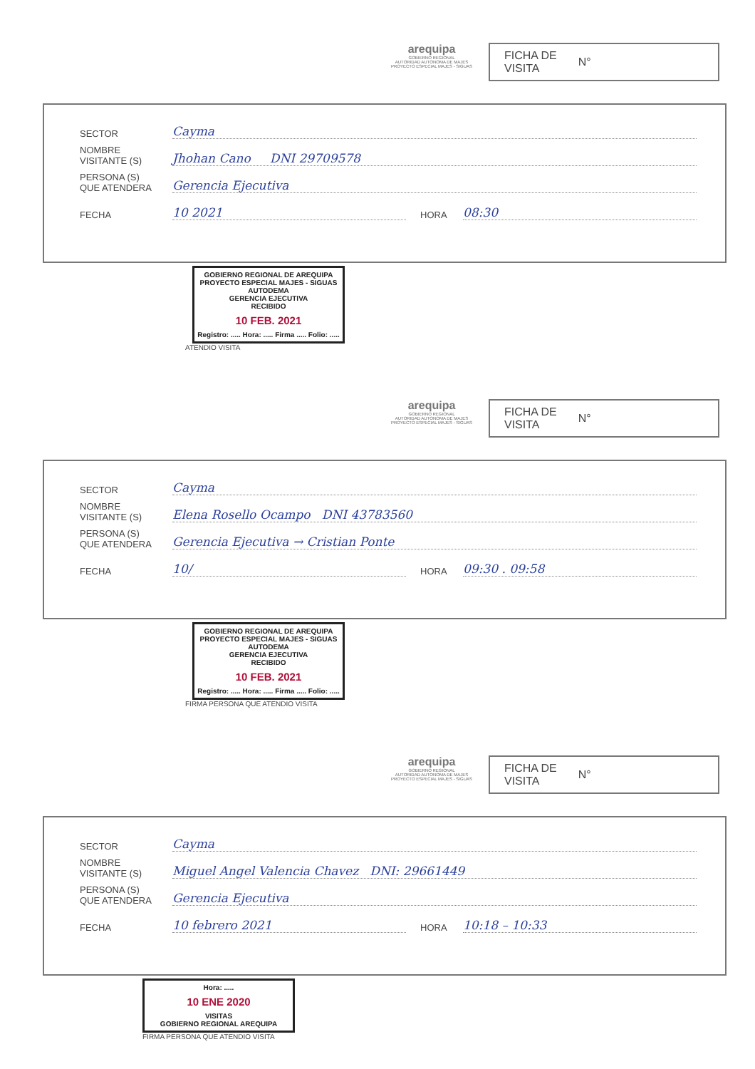arequipa
GOBIERNO REGIONAL
AUTORIDAD AUTONOMA DE MAJES
PROYECTO ESPECIAL MAJES - SIGUAS
FICHA DE
VISITA N°
SECTOR Cayma
NOMBRE
VISITANTE (S) Jhohan Cano DNI 29709578
PERSONA (S)
QUE ATENDERA Gerencia Ejecutiva
FECHA 10 2021 HORA 08:30
GOBIERNO REGIONAL DE AREQUIPA
PROYECTO ESPECIAL MAJES - SIGUAS
AUTODEMA
GERENCIA EJECUTIVA
RECIBIDO
10 FEB. 2021
Registro: ..... Hora: ..... Firma ..... Folio: .....
ATENDIO VISITA
arequipa
GOBIERNO REGIONAL
AUTORIDAD AUTONOMA DE MAJES
PROYECTO ESPECIAL MAJES - SIGUAS
FICHA DE
VISITA N°
SECTOR Cayma
NOMBRE
VISITANTE (S) Elena Rosello Ocampo DNI 43783560
PERSONA (S)
QUE ATENDERA Gerencia Ejecutiva → Cristian Ponte
FECHA 10/ HORA 09:30 . 09:58
GOBIERNO REGIONAL DE AREQUIPA
PROYECTO ESPECIAL MAJES - SIGUAS
AUTODEMA
GERENCIA EJECUTIVA
RECIBIDO
10 FEB. 2021
Registro: ..... Hora: ..... Firma ..... Folio: .....
FIRMA PERSONA QUE ATENDIO VISITA
arequipa
GOBIERNO REGIONAL
AUTORIDAD AUTONOMA DE MAJES
PROYECTO ESPECIAL MAJES - SIGUAS
FICHA DE
VISITA N°
SECTOR Cayma
NOMBRE
VISITANTE (S) Miguel Angel Valencia Chavez DNI: 29661449
PERSONA (S)
QUE ATENDERA Gerencia Ejecutiva
FECHA 10 febrero 2021 HORA 10:18 – 10:33
Hora: .....
10 ENE 2020
VISITAS
GOBIERNO REGIONAL AREQUIPA
FIRMA PERSONA QUE ATENDIO VISITA